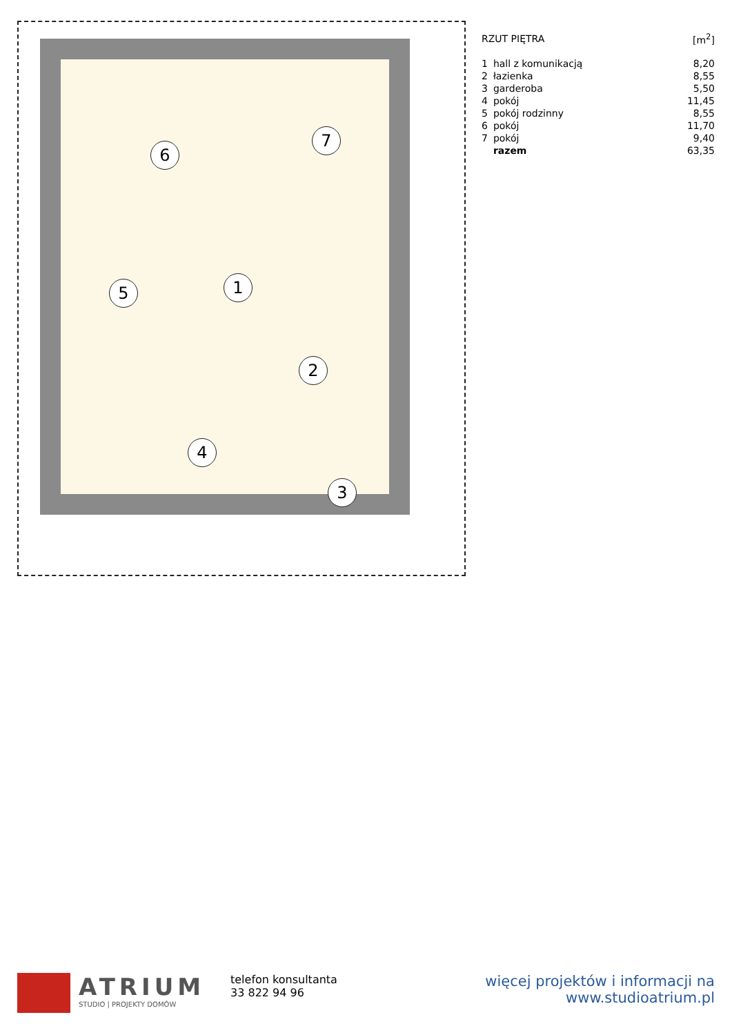6
7
5 1
2
4
3
| RZUT PIĘTRA | | [m<sup>2</sup>] |
| 1 | hall z komunikacją | 8,20 |
| 2 | łazienka | 8,55 |
| 3 | garderoba | 5,50 |
| 4 | pokój | 11,45 |
| 5 | pokój rodzinny | 8,55 |
| 6 | pokój | 11,70 |
| 7 | pokój | 9,40 |
| | razem | 63,35 |
ATRIUM
STUDIO | PROJEKTY DOMÓW
telefon konsultanta
33 822 94 96
więcej projektów i informacji na
www.studioatrium.pl